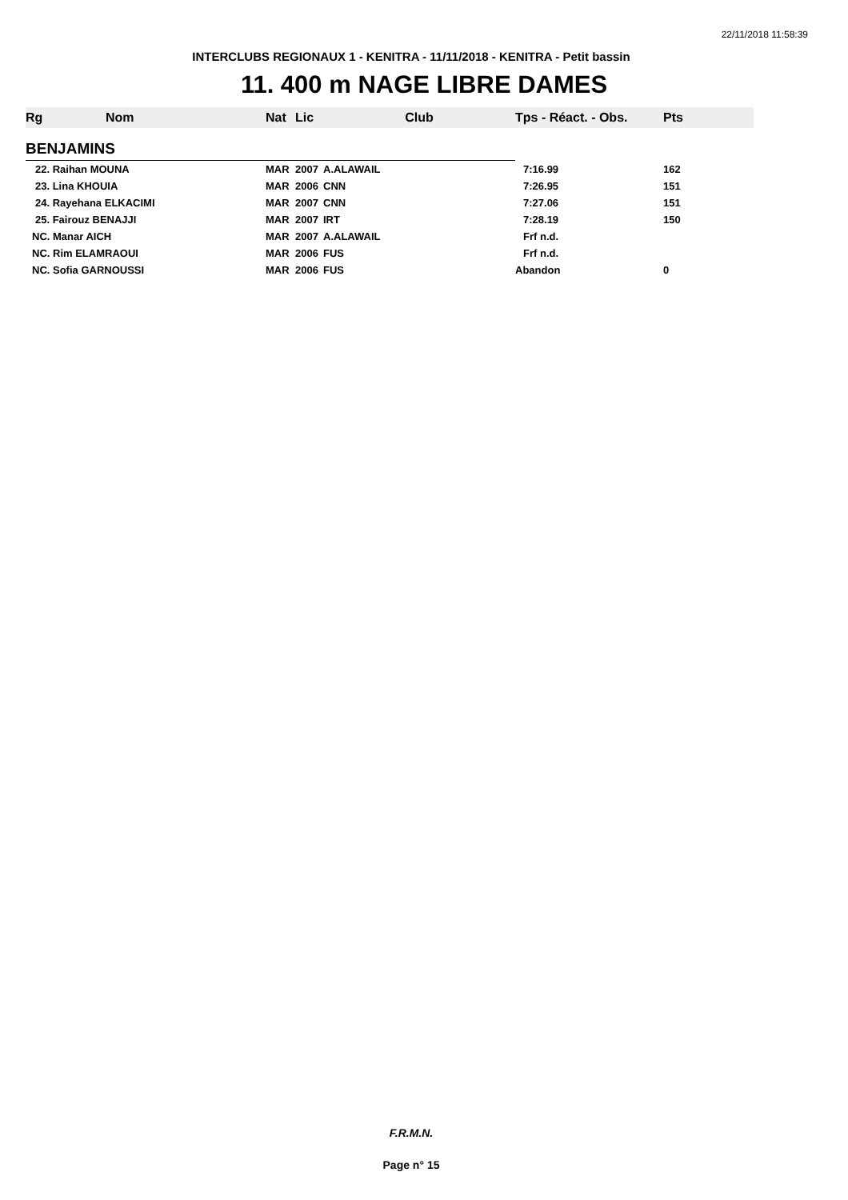22/11/2018 11:58:39
INTERCLUBS REGIONAUX 1 - KENITRA - 11/11/2018 - KENITRA - Petit bassin
11. 400 m NAGE LIBRE DAMES
| Rg | Nom | Nat | Lic | Club | Tps - Réact. - Obs. | Pts |
| --- | --- | --- | --- | --- | --- | --- |
| BENJAMINS | | | | | | |
| 22. Raihan MOUNA | | MAR | 2007 | A.ALAWAIL | 7:16.99 | 162 |
| 23. Lina KHOUIA | | MAR | 2006 | CNN | 7:26.95 | 151 |
| 24. Rayehana ELKACIMI | | MAR | 2007 | CNN | 7:27.06 | 151 |
| 25. Fairouz BENAJJI | | MAR | 2007 | IRT | 7:28.19 | 150 |
| NC. Manar AICH | | MAR | 2007 | A.ALAWAIL | Frf n.d. | |
| NC. Rim ELAMRAOUI | | MAR | 2006 | FUS | Frf n.d. | |
| NC. Sofia GARNOUSSI | | MAR | 2006 | FUS | Abandon | 0 |
F.R.M.N.
Page n° 15